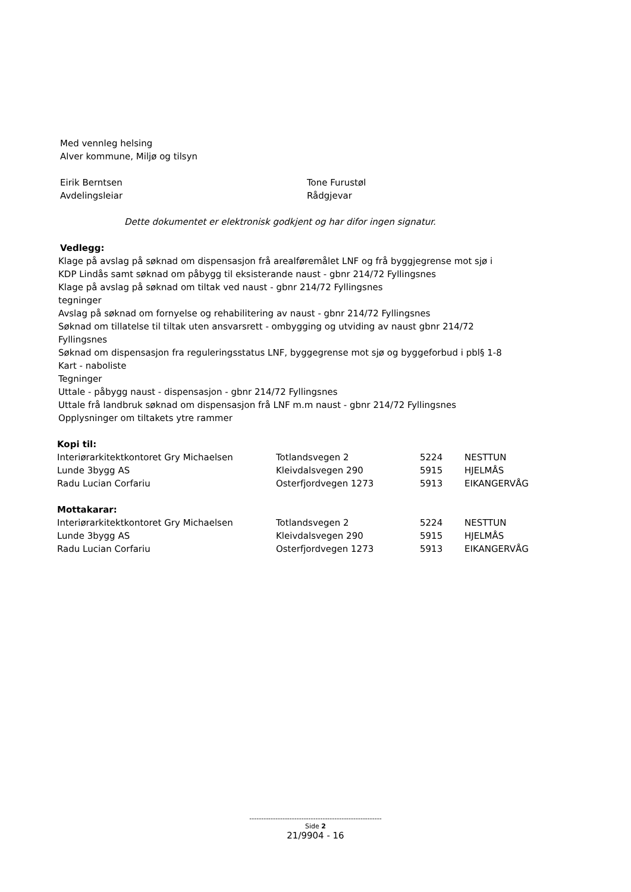Med vennleg helsing
Alver kommune, Miljø og tilsyn
Eirik Berntsen
Avdelingsleiar
Tone Furustøl
Rådgjevar
Dette dokumentet er elektronisk godkjent og har difor ingen signatur.
Vedlegg:
Klage på avslag på søknad om dispensasjon frå arealføremålet LNF og frå byggjegrense mot sjø i
KDP Lindås samt søknad om påbygg til eksisterande naust - gbnr 214/72 Fyllingsnes
Klage på avslag på søknad om tiltak ved naust - gbnr 214/72 Fyllingsnes
tegninger
Avslag på søknad om fornyelse og rehabilitering av naust - gbnr 214/72 Fyllingsnes
Søknad om tillatelse til tiltak uten ansvarsrett - ombygging og utviding av naust gbnr 214/72
Fyllingsnes
Søknad om dispensasjon fra reguleringsstatus LNF, byggegrense mot sjø og byggeforbud i pbl§ 1-8
Kart - naboliste
Tegninger
Uttale - påbygg naust - dispensasjon - gbnr 214/72 Fyllingsnes
Uttale frå landbruk søknad om dispensasjon frå LNF m.m naust - gbnr 214/72 Fyllingsnes
Opplysninger om tiltakets ytre rammer
Kopi til:
| Interiørarkitektkontoret Gry Michaelsen | Totlandsvegen 2 | 5224 | NESTTUN |
| Lunde 3bygg AS | Kleivdalsvegen 290 | 5915 | HJELMÅS |
| Radu Lucian Corfariu | Osterfjordvegen 1273 | 5913 | EIKANGERVÅG |
Mottakarar:
| Interiørarkitektkontoret Gry Michaelsen | Totlandsvegen 2 | 5224 | NESTTUN |
| Lunde 3bygg AS | Kleivdalsvegen 290 | 5915 | HJELMÅS |
| Radu Lucian Corfariu | Osterfjordvegen 1273 | 5913 | EIKANGERVÅG |
--------------------------------------------------------
Side 2
21/9904 - 16